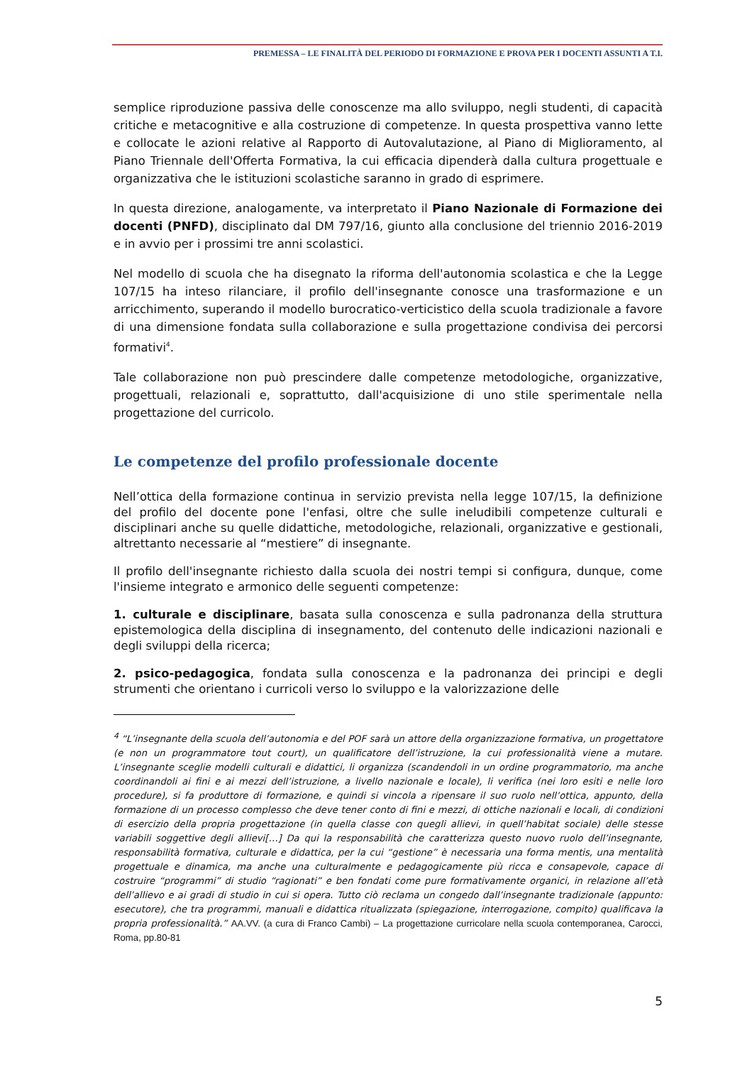PREMESSA – LE FINALITÀ DEL PERIODO DI FORMAZIONE E PROVA PER I DOCENTI ASSUNTI A T.I.
semplice riproduzione passiva delle conoscenze ma allo sviluppo, negli studenti, di capacità critiche e metacognitive e alla costruzione di competenze. In questa prospettiva vanno lette e collocate le azioni relative al Rapporto di Autovalutazione, al Piano di Miglioramento, al Piano Triennale dell'Offerta Formativa, la cui efficacia dipenderà dalla cultura progettuale e organizzativa che le istituzioni scolastiche saranno in grado di esprimere.
In questa direzione, analogamente, va interpretato il Piano Nazionale di Formazione dei docenti (PNFD), disciplinato dal DM 797/16, giunto alla conclusione del triennio 2016-2019 e in avvio per i prossimi tre anni scolastici.
Nel modello di scuola che ha disegnato la riforma dell'autonomia scolastica e che la Legge 107/15 ha inteso rilanciare, il profilo dell'insegnante conosce una trasformazione e un arricchimento, superando il modello burocratico-verticistico della scuola tradizionale a favore di una dimensione fondata sulla collaborazione e sulla progettazione condivisa dei percorsi formativi<sup>4</sup>.
Tale collaborazione non può prescindere dalle competenze metodologiche, organizzative, progettuali, relazionali e, soprattutto, dall'acquisizione di uno stile sperimentale nella progettazione del curricolo.
Le competenze del profilo professionale docente
Nell’ottica della formazione continua in servizio prevista nella legge 107/15, la definizione del profilo del docente pone l'enfasi, oltre che sulle ineludibili competenze culturali e disciplinari anche su quelle didattiche, metodologiche, relazionali, organizzative e gestionali, altrettanto necessarie al “mestiere” di insegnante.
Il profilo dell'insegnante richiesto dalla scuola dei nostri tempi si configura, dunque, come l'insieme integrato e armonico delle seguenti competenze:
1. culturale e disciplinare, basata sulla conoscenza e sulla padronanza della struttura epistemologica della disciplina di insegnamento, del contenuto delle indicazioni nazionali e degli sviluppi della ricerca;
2. psico-pedagogica, fondata sulla conoscenza e la padronanza dei principi e degli strumenti che orientano i curricoli verso lo sviluppo e la valorizzazione delle
<sup>4</sup> “L’insegnante della scuola dell’autonomia e del POF sarà un attore della organizzazione formativa, un progettatore (e non un programmatore tout court), un qualificatore dell’istruzione, la cui professionalità viene a mutare. L’insegnante sceglie modelli culturali e didattici, li organizza (scandendoli in un ordine programmatorio, ma anche coordinandoli ai fini e ai mezzi dell’istruzione, a livello nazionale e locale), li verifica (nei loro esiti e nelle loro procedure), si fa produttore di formazione, e quindi si vincola a ripensare il suo ruolo nell’ottica, appunto, della formazione di un processo complesso che deve tener conto di fini e mezzi, di ottiche nazionali e locali, di condizioni di esercizio della propria progettazione (in quella classe con quegli allievi, in quell’habitat sociale) delle stesse variabili soggettive degli allievi[…] Da qui la responsabilità che caratterizza questo nuovo ruolo dell’insegnante, responsabilità formativa, culturale e didattica, per la cui “gestione” è necessaria una forma mentis, una mentalità progettuale e dinamica, ma anche una culturalmente e pedagogicamente più ricca e consapevole, capace di costruire “programmi” di studio “ragionati” e ben fondati come pure formativamente organici, in relazione all’età dell’allievo e ai gradi di studio in cui si opera. Tutto ciò reclama un congedo dall’insegnante tradizionale (appunto: esecutore), che tra programmi, manuali e didattica ritualizzata (spiegazione, interrogazione, compito) qualificava la propria professionalità.” AA.VV. (a cura di Franco Cambi) – La progettazione curricolare nella scuola contemporanea, Carocci, Roma, pp.80-81
5